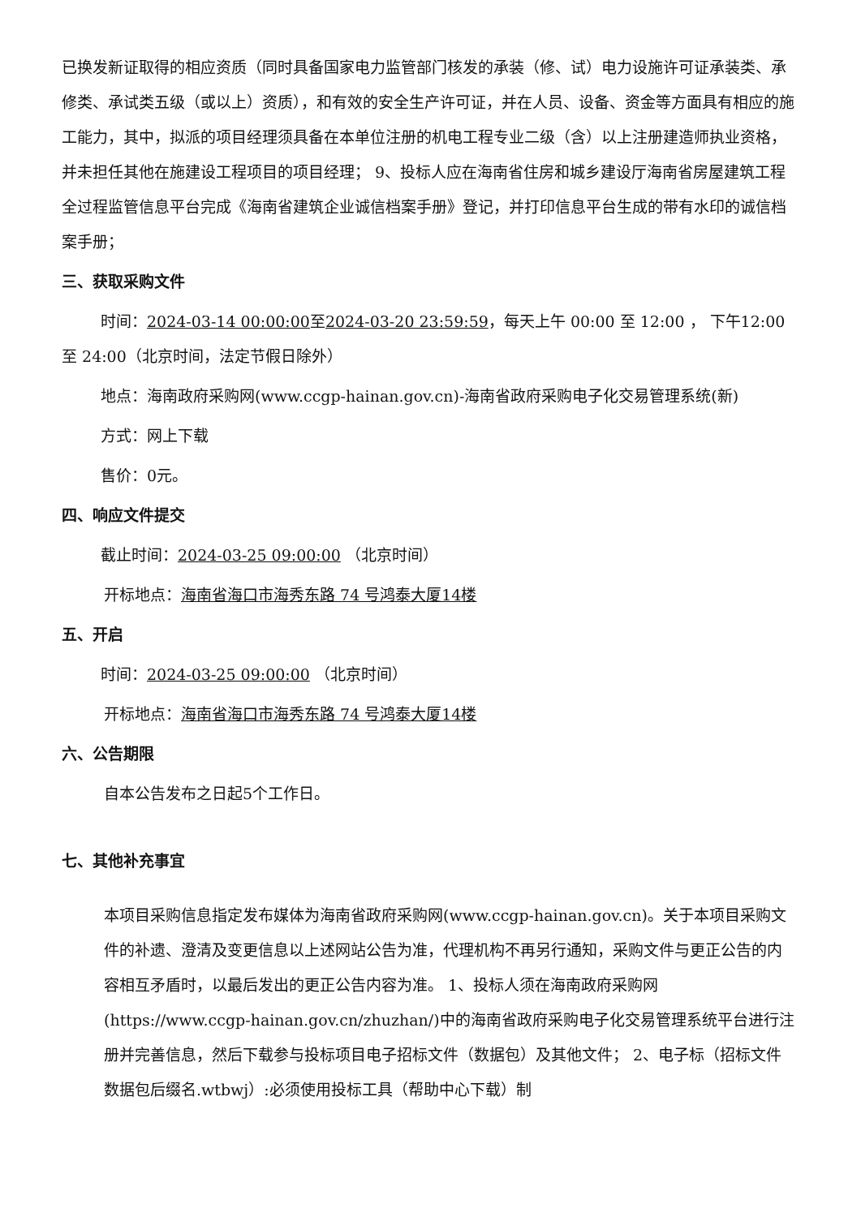已换发新证取得的相应资质（同时具备国家电力监管部门核发的承装（修、试）电力设施许可证承装类、承修类、承试类五级（或以上）资质），和有效的安全生产许可证，并在人员、设备、资金等方面具有相应的施工能力，其中，拟派的项目经理须具备在本单位注册的机电工程专业二级（含）以上注册建造师执业资格，并未担任其他在施建设工程项目的项目经理； 9、投标人应在海南省住房和城乡建设厅海南省房屋建筑工程全过程监管信息平台完成《海南省建筑企业诚信档案手册》登记，并打印信息平台生成的带有水印的诚信档案手册；
三、获取采购文件
时间：2024-03-14 00:00:00至2024-03-20 23:59:59，每天上午 00:00 至 12:00 ， 下午12:00 至 24:00（北京时间，法定节假日除外）
地点：海南政府采购网(www.ccgp-hainan.gov.cn)-海南省政府采购电子化交易管理系统(新)
方式：网上下载
售价：0元。
四、响应文件提交
截止时间：2024-03-25 09:00:00 （北京时间）
开标地点：海南省海口市海秀东路 74 号鸿泰大厦14楼
五、开启
时间：2024-03-25 09:00:00 （北京时间）
开标地点：海南省海口市海秀东路 74 号鸿泰大厦14楼
六、公告期限
自本公告发布之日起5个工作日。
七、其他补充事宜
本项目采购信息指定发布媒体为海南省政府采购网(www.ccgp-hainan.gov.cn)。关于本项目采购文件的补遗、澄清及变更信息以上述网站公告为准，代理机构不再另行通知，采购文件与更正公告的内容相互矛盾时，以最后发出的更正公告内容为准。 1、投标人须在海南政府采购网(https://www.ccgp-hainan.gov.cn/zhuzhan/)中的海南省政府采购电子化交易管理系统平台进行注册并完善信息，然后下载参与投标项目电子招标文件（数据包）及其他文件； 2、电子标（招标文件数据包后缀名.wtbwj）:必须使用投标工具（帮助中心下载）制